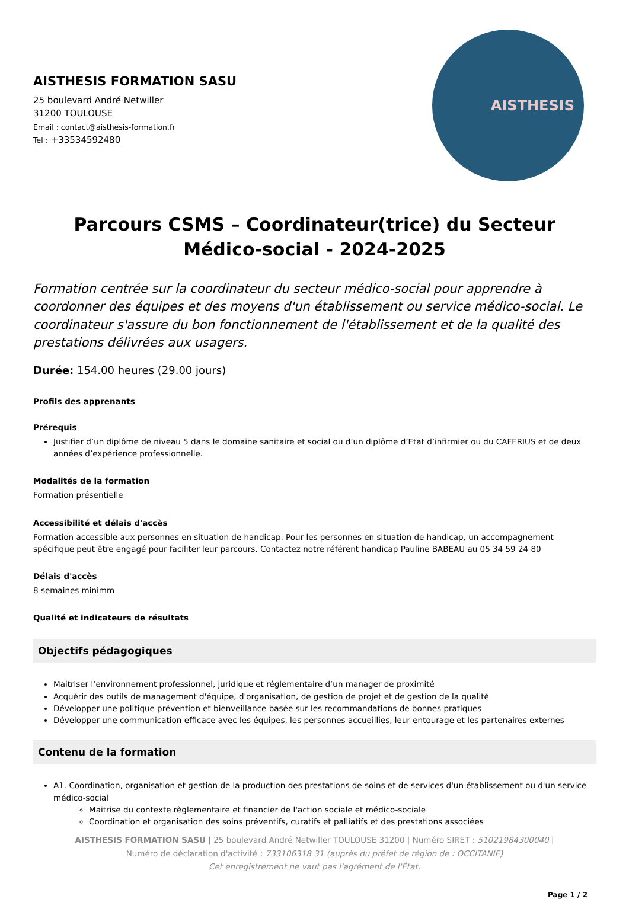AISTHESIS FORMATION SASU
25 boulevard André Netwiller
31200 TOULOUSE
Email : contact@aisthesis-formation.fr
Tel : +33534592480
AISTHESIS
Parcours CSMS – Coordinateur(trice) du Secteur Médico-social - 2024-2025
Formation centrée sur la coordinateur du secteur médico-social pour apprendre à coordonner des équipes et des moyens d'un établissement ou service médico-social. Le coordinateur s'assure du bon fonctionnement de l'établissement et de la qualité des prestations délivrées aux usagers.
Durée: 154.00 heures (29.00 jours)
Profils des apprenants
Prérequis
Justifier d’un diplôme de niveau 5 dans le domaine sanitaire et social ou d’un diplôme d’Etat d’infirmier ou du CAFERIUS et de deux années d’expérience professionnelle.
Modalités de la formation
Formation présentielle
Accessibilité et délais d'accès
Formation accessible aux personnes en situation de handicap. Pour les personnes en situation de handicap, un accompagnement spécifique peut être engagé pour faciliter leur parcours. Contactez notre référent handicap Pauline BABEAU au 05 34 59 24 80
Délais d'accès
8 semaines minimm
Qualité et indicateurs de résultats
Objectifs pédagogiques
Maitriser l’environnement professionnel, juridique et réglementaire d’un manager de proximité
Acquérir des outils de management d'équipe, d'organisation, de gestion de projet et de gestion de la qualité
Développer une politique prévention et bienveillance basée sur les recommandations de bonnes pratiques
Développer une communication efficace avec les équipes, les personnes accueillies, leur entourage et les partenaires externes
Contenu de la formation
A1. Coordination, organisation et gestion de la production des prestations de soins et de services d'un établissement ou d'un service médico-social
Maitrise du contexte règlementaire et financier de l'action sociale et médico-sociale
Coordination et organisation des soins préventifs, curatifs et palliatifs et des prestations associées
AISTHESIS FORMATION SASU | 25 boulevard André Netwiller TOULOUSE 31200 | Numéro SIRET : 51021984300040 |
Numéro de déclaration d'activité : 733106318 31 (auprès du préfet de région de : OCCITANIE)
Cet enregistrement ne vaut pas l'agrément de l'État.
Page 1 / 2